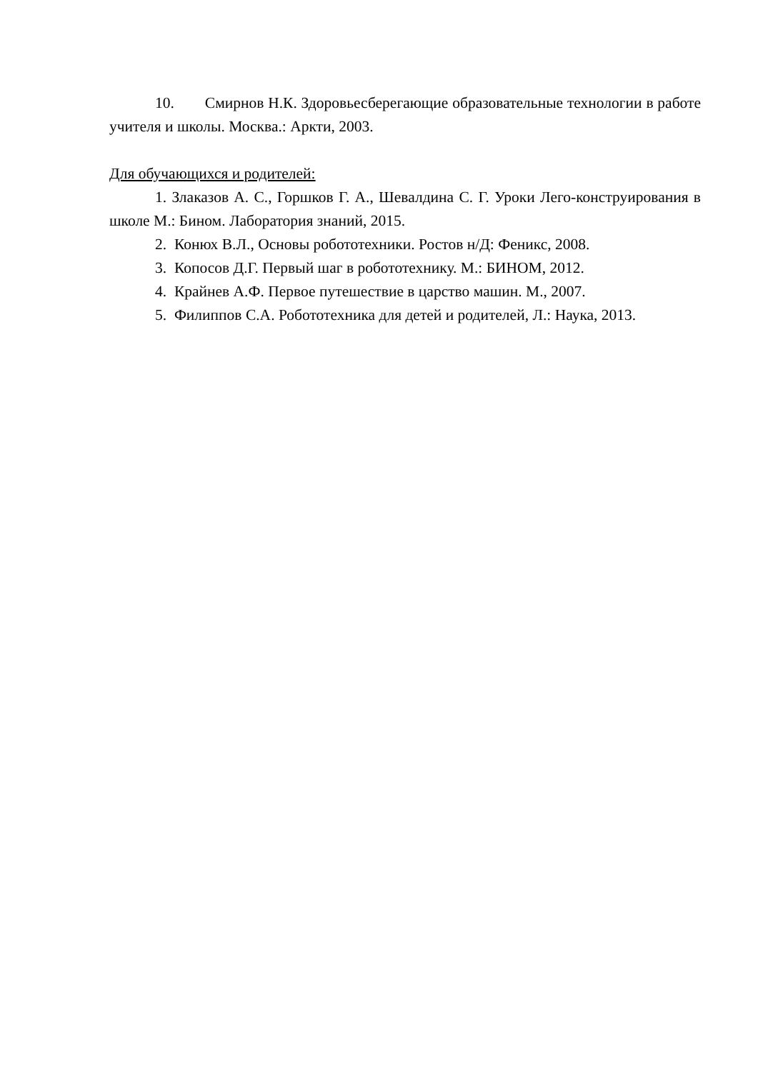10. Смирнов Н.К. Здоровьесберегающие образовательные технологии в работе учителя и школы. Москва.: Аркти, 2003.
Для обучающихся и родителей:
1. Злаказов А. С., Горшков Г. А., Шевалдина С. Г. Уроки Лего-конструирования в школе М.: Бином. Лаборатория знаний, 2015.
2. Конюх В.Л., Основы робототехники. Ростов н/Д: Феникс, 2008.
3. Копосов Д.Г. Первый шаг в робототехнику. М.: БИНОМ, 2012.
4. Крайнев А.Ф. Первое путешествие в царство машин. М., 2007.
5. Филиппов С.А. Робототехника для детей и родителей, Л.: Наука, 2013.